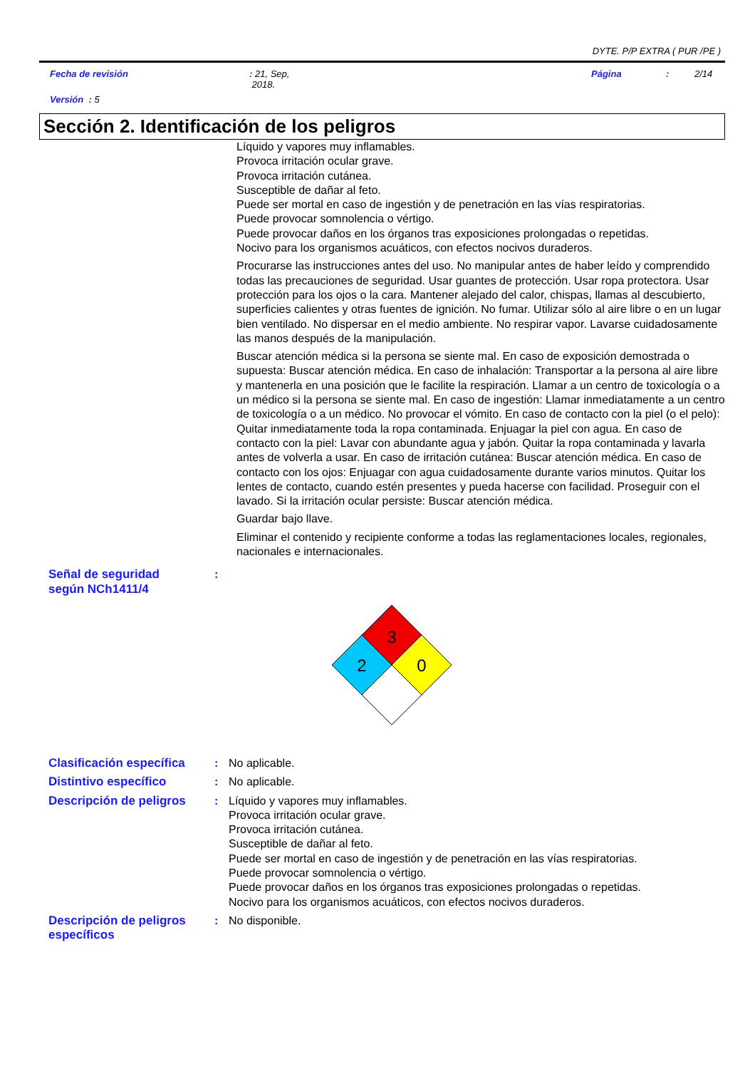DYTE. P/P EXTRA ( PUR /PE )
Fecha de revisión : 21, Sep,
2018.
Página : 2/14
Versión : 5
Sección 2. Identificación de los peligros
Líquido y vapores muy inflamables.
Provoca irritación ocular grave.
Provoca irritación cutánea.
Susceptible de dañar al feto.
Puede ser mortal en caso de ingestión y de penetración en las vías respiratorias.
Puede provocar somnolencia o vértigo.
Puede provocar daños en los órganos tras exposiciones prolongadas o repetidas.
Nocivo para los organismos acuáticos, con efectos nocivos duraderos.
Procurarse las instrucciones antes del uso. No manipular antes de haber leído y comprendido todas las precauciones de seguridad. Usar guantes de protección. Usar ropa protectora. Usar protección para los ojos o la cara. Mantener alejado del calor, chispas, llamas al descubierto, superficies calientes y otras fuentes de ignición. No fumar. Utilizar sólo al aire libre o en un lugar bien ventilado. No dispersar en el medio ambiente. No respirar vapor. Lavarse cuidadosamente las manos después de la manipulación.
Buscar atención médica si la persona se siente mal. En caso de exposición demostrada o supuesta: Buscar atención médica. En caso de inhalación: Transportar a la persona al aire libre y mantenerla en una posición que le facilite la respiración. Llamar a un centro de toxicología o a un médico si la persona se siente mal. En caso de ingestión: Llamar inmediatamente a un centro de toxicología o a un médico. No provocar el vómito. En caso de contacto con la piel (o el pelo): Quitar inmediatamente toda la ropa contaminada. Enjuagar la piel con agua. En caso de contacto con la piel: Lavar con abundante agua y jabón. Quitar la ropa contaminada y lavarla antes de volverla a usar. En caso de irritación cutánea: Buscar atención médica. En caso de contacto con los ojos: Enjuagar con agua cuidadosamente durante varios minutos. Quitar los lentes de contacto, cuando estén presentes y pueda hacerse con facilidad. Proseguir con el lavado. Si la irritación ocular persiste: Buscar atención médica.
Guardar bajo llave.
Eliminar el contenido y recipiente conforme a todas las reglamentaciones locales, regionales, nacionales e internacionales.
Señal de seguridad
según NCh1411/4
:
3
2
0
Clasificación específica
: No aplicable.
Distintivo específico : No aplicable.
Descripción de peligros
: Líquido y vapores muy inflamables.
Provoca irritación ocular grave.
Provoca irritación cutánea.
Susceptible de dañar al feto.
Puede ser mortal en caso de ingestión y de penetración en las vías respiratorias.
Puede provocar somnolencia o vértigo.
Puede provocar daños en los órganos tras exposiciones prolongadas o repetidas.
Nocivo para los organismos acuáticos, con efectos nocivos duraderos.
Descripción de peligros específicos
: No disponible.